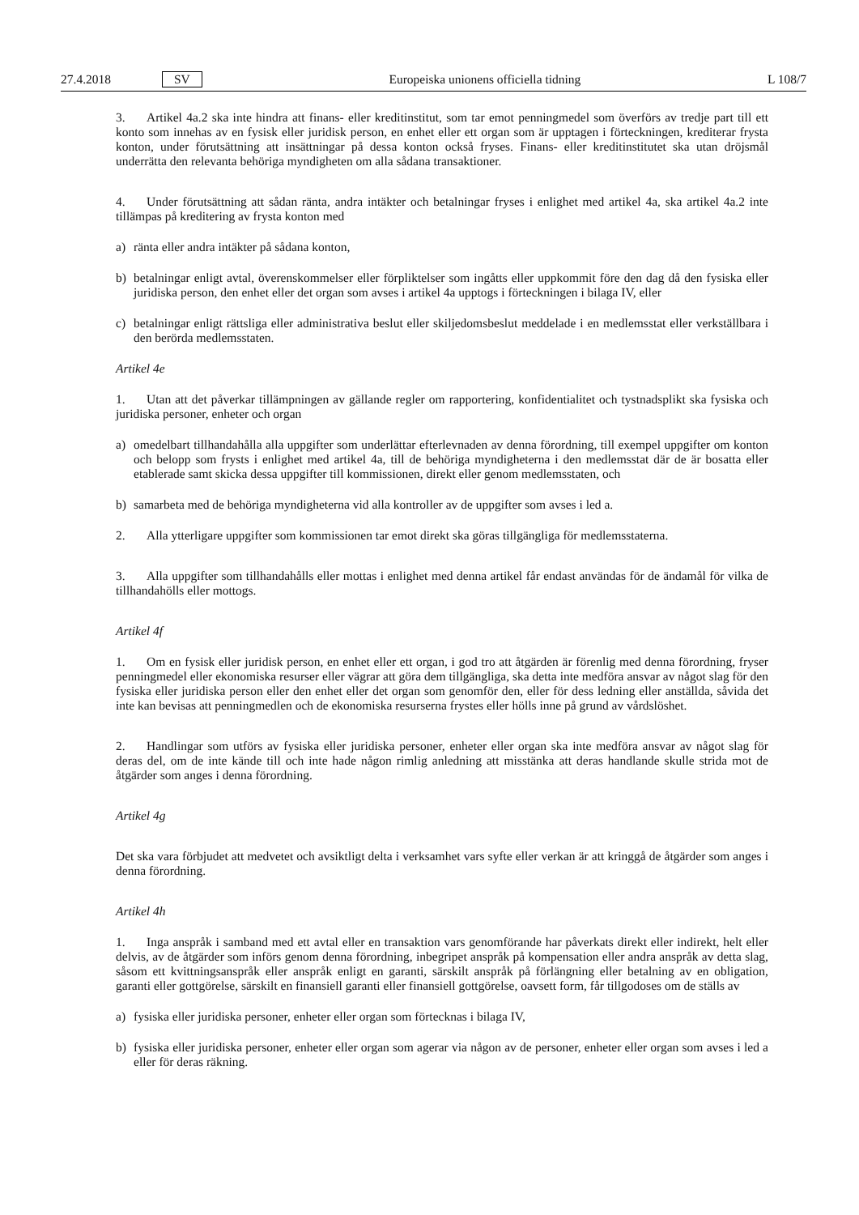27.4.2018 SV Europeiska unionens officiella tidning L 108/7
3. Artikel 4a.2 ska inte hindra att finans- eller kreditinstitut, som tar emot penningmedel som överförs av tredje part till ett konto som innehas av en fysisk eller juridisk person, en enhet eller ett organ som är upptagen i förteckningen, krediterar frysta konton, under förutsättning att insättningar på dessa konton också fryses. Finans- eller kreditinstitutet ska utan dröjsmål underrätta den relevanta behöriga myndigheten om alla sådana transaktioner.
4. Under förutsättning att sådan ränta, andra intäkter och betalningar fryses i enlighet med artikel 4a, ska artikel 4a.2 inte tillämpas på kreditering av frysta konton med
a) ränta eller andra intäkter på sådana konton,
b) betalningar enligt avtal, överenskommelser eller förpliktelser som ingåtts eller uppkommit före den dag då den fysiska eller juridiska person, den enhet eller det organ som avses i artikel 4a upptogs i förteckningen i bilaga IV, eller
c) betalningar enligt rättsliga eller administrativa beslut eller skiljedomsbeslut meddelade i en medlemsstat eller verkställbara i den berörda medlemsstaten.
Artikel 4e
1. Utan att det påverkar tillämpningen av gällande regler om rapportering, konfidentialitet och tystnadsplikt ska fysiska och juridiska personer, enheter och organ
a) omedelbart tillhandahålla alla uppgifter som underlättar efterlevnaden av denna förordning, till exempel uppgifter om konton och belopp som frysts i enlighet med artikel 4a, till de behöriga myndigheterna i den medlemsstat där de är bosatta eller etablerade samt skicka dessa uppgifter till kommissionen, direkt eller genom medlemsstaten, och
b) samarbeta med de behöriga myndigheterna vid alla kontroller av de uppgifter som avses i led a.
2. Alla ytterligare uppgifter som kommissionen tar emot direkt ska göras tillgängliga för medlemsstaterna.
3. Alla uppgifter som tillhandahålls eller mottas i enlighet med denna artikel får endast användas för de ändamål för vilka de tillhandahölls eller mottogs.
Artikel 4f
1. Om en fysisk eller juridisk person, en enhet eller ett organ, i god tro att åtgärden är förenlig med denna förordning, fryser penningmedel eller ekonomiska resurser eller vägrar att göra dem tillgängliga, ska detta inte medföra ansvar av något slag för den fysiska eller juridiska person eller den enhet eller det organ som genomför den, eller för dess ledning eller anställda, såvida det inte kan bevisas att penningmedlen och de ekonomiska resurserna frystes eller hölls inne på grund av vårdslöshet.
2. Handlingar som utförs av fysiska eller juridiska personer, enheter eller organ ska inte medföra ansvar av något slag för deras del, om de inte kände till och inte hade någon rimlig anledning att misstänka att deras handlande skulle strida mot de åtgärder som anges i denna förordning.
Artikel 4g
Det ska vara förbjudet att medvetet och avsiktligt delta i verksamhet vars syfte eller verkan är att kringgå de åtgärder som anges i denna förordning.
Artikel 4h
1. Inga anspråk i samband med ett avtal eller en transaktion vars genomförande har påverkats direkt eller indirekt, helt eller delvis, av de åtgärder som införs genom denna förordning, inbegripet anspråk på kompensation eller andra anspråk av detta slag, såsom ett kvittningsanspråk eller anspråk enligt en garanti, särskilt anspråk på förlängning eller betalning av en obligation, garanti eller gottgörelse, särskilt en finansiell garanti eller finansiell gottgörelse, oavsett form, får tillgodoses om de ställs av
a) fysiska eller juridiska personer, enheter eller organ som förtecknas i bilaga IV,
b) fysiska eller juridiska personer, enheter eller organ som agerar via någon av de personer, enheter eller organ som avses i led a eller för deras räkning.